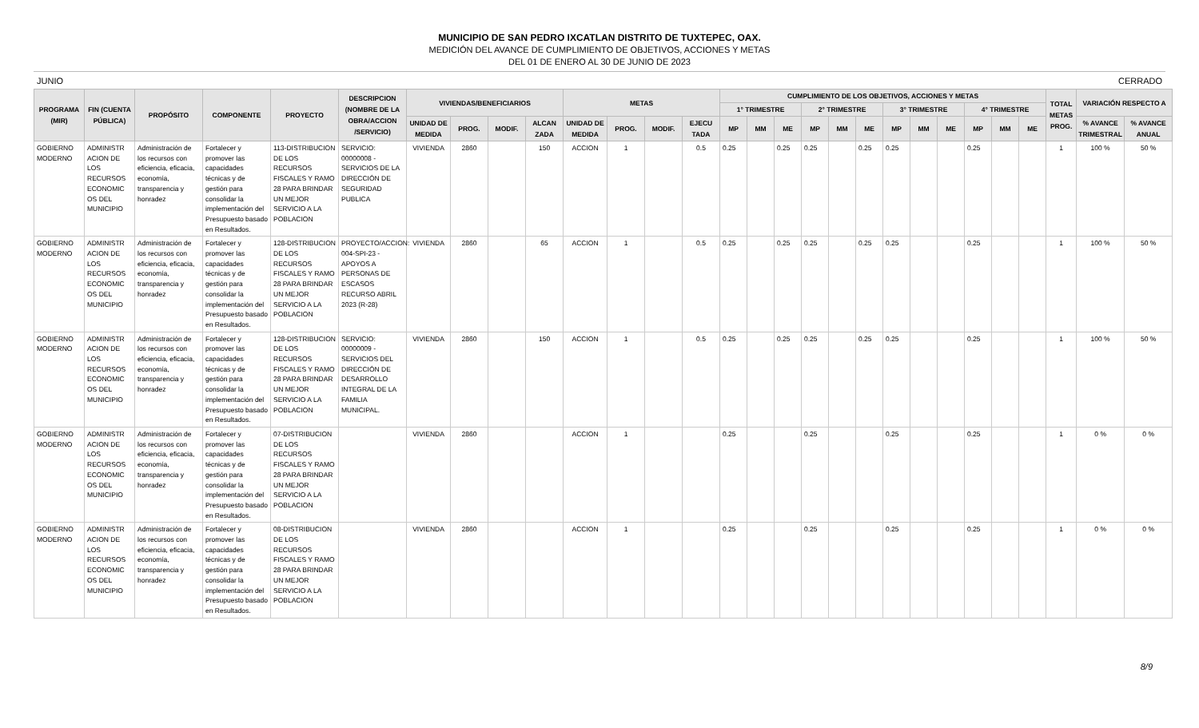MUNICIPIO DE SAN PEDRO IXCATLAN DISTRITO DE TUXTEPEC, OAX.
MEDICIÓN DEL AVANCE DE CUMPLIMIENTO DE OBJETIVOS, ACCIONES Y METAS
DEL 01 DE ENERO AL 30 DE JUNIO DE 2023
JUNIO CERRADO
| PROGRAMA (MIR) | FIN (CUENTA PÚBLICA) | PROPÓSITO | COMPONENTE | PROYECTO | DESCRIPCION (NOMBRE DE LA OBRA/ACCION /SERVICIO) | VIVIENDAS/BENEFICIARIOS | | | | METAS | | | | CUMPLIMIENTO DE LOS OBJETIVOS, ACCIONES Y METAS | | | | | | | | | | | | TOTAL METAS PROG. | VARIACIÓN RESPECTO A | |
| --- | --- | --- | --- | --- | --- | --- | --- | --- | --- | --- | --- | --- | --- | --- | --- | --- | --- | --- | --- | --- | --- | --- | --- | --- | --- | --- | --- | --- |
| | | | | | | | | | | | | | | 1° TRIMESTRE | | | 2° TRIMESTRE | | | 3° TRIMESTRE | | | 4° TRIMESTRE | | | | | |
| | | | | | | UNIDAD DE MEDIDA | PROG. | MODIF. | ALCAN ZADA | UNIDAD DE MEDIDA | PROG. | MODIF. | EJECU TADA | MP | MM | ME | MP | MM | ME | MP | MM | ME | MP | MM | ME | | % AVANCE TRIMESTRAL | % AVANCE ANUAL |
| GOBIERNO MODERNO | ADMINISTR ACION DE LOS RECURSOS ECONOMIC OS DEL MUNICIPIO | Administración de los recursos con eficiencia, eficacia, economía, transparencia y honradez | Fortalecer y promover las capacidades técnicas y de gestión para consolidar la implementación del Presupuesto basado en Resultados. | 113-DISTRIBUCION DE LOS RECURSOS FISCALES Y RAMO 28 PARA BRINDAR UN MEJOR SERVICIO A LA POBLACION | SERVICIO: 00000008 - SERVICIOS DE LA DIRECCIÓN DE SEGURIDAD PUBLICA | VIVIENDA | 2860 | | 150 | ACCION | 1 | | 0.5 | 0.25 | | 0.25 | 0.25 | | 0.25 | 0.25 | | | 0.25 | | | 1 | 100 % | 50 % |
| GOBIERNO MODERNO | ADMINISTR ACION DE LOS RECURSOS ECONOMIC OS DEL MUNICIPIO | Administración de los recursos con eficiencia, eficacia, economía, transparencia y honradez | Fortalecer y promover las capacidades técnicas y de gestión para consolidar la implementación del Presupuesto basado en Resultados. | 128-DISTRIBUCION DE LOS RECURSOS FISCALES Y RAMO 28 PARA BRINDAR UN MEJOR SERVICIO A LA POBLACION | PROYECTO/ACCION: 004-SPI-23 - APOYOS A PERSONAS DE ESCASOS RECURSO ABRIL 2023 (R-28) | VIVIENDA | 2860 | | 65 | ACCION | 1 | | 0.5 | 0.25 | | 0.25 | 0.25 | | 0.25 | 0.25 | | | 0.25 | | | 1 | 100 % | 50 % |
| GOBIERNO MODERNO | ADMINISTR ACION DE LOS RECURSOS ECONOMIC OS DEL MUNICIPIO | Administración de los recursos con eficiencia, eficacia, economía, transparencia y honradez | Fortalecer y promover las capacidades técnicas y de gestión para consolidar la implementación del Presupuesto basado en Resultados. | 128-DISTRIBUCION DE LOS RECURSOS FISCALES Y RAMO 28 PARA BRINDAR UN MEJOR SERVICIO A LA POBLACION | SERVICIO: 00000009 - SERVICIOS DEL DIRECCIÓN DE DESARROLLO INTEGRAL DE LA FAMILIA MUNICIPAL. | VIVIENDA | 2860 | | 150 | ACCION | 1 | | 0.5 | 0.25 | | 0.25 | 0.25 | | 0.25 | 0.25 | | | 0.25 | | | 1 | 100 % | 50 % |
| GOBIERNO MODERNO | ADMINISTR ACION DE LOS RECURSOS ECONOMIC OS DEL MUNICIPIO | Administración de los recursos con eficiencia, eficacia, economía, transparencia y honradez | Fortalecer y promover las capacidades técnicas y de gestión para consolidar la implementación del Presupuesto basado en Resultados. | 07-DISTRIBUCION DE LOS RECURSOS FISCALES Y RAMO 28 PARA BRINDAR UN MEJOR SERVICIO A LA POBLACION | | VIVIENDA | 2860 | | | ACCION | 1 | | | 0.25 | | | 0.25 | | | 0.25 | | | 0.25 | | | 1 | 0 % | 0 % |
| GOBIERNO MODERNO | ADMINISTR ACION DE LOS RECURSOS ECONOMIC OS DEL MUNICIPIO | Administración de los recursos con eficiencia, eficacia, economía, transparencia y honradez | Fortalecer y promover las capacidades técnicas y de gestión para consolidar la implementación del Presupuesto basado en Resultados. | 08-DISTRIBUCION DE LOS RECURSOS FISCALES Y RAMO 28 PARA BRINDAR UN MEJOR SERVICIO A LA POBLACION | | VIVIENDA | 2860 | | | ACCION | 1 | | | 0.25 | | | 0.25 | | | 0.25 | | | 0.25 | | | 1 | 0 % | 0 % |
8/9